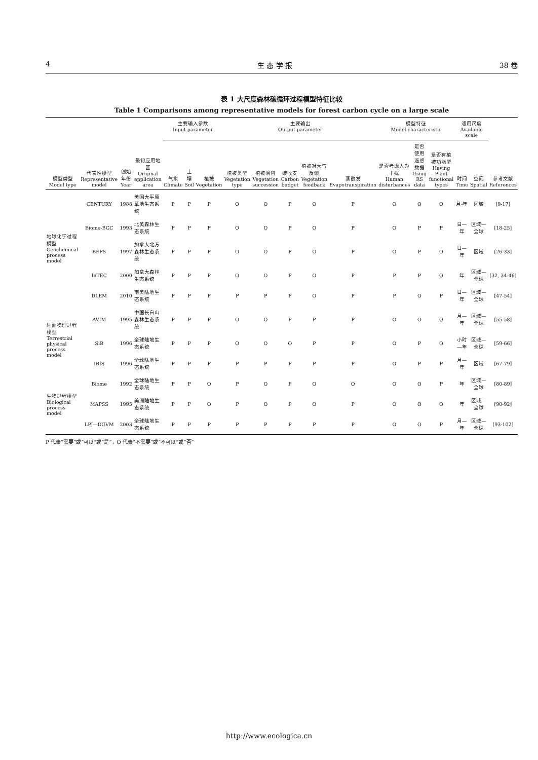4 生 态 学 报 38 卷
表 1 大尺度森林碳循环过程模型特征比较
Table 1 Comparisons among representative models for forest carbon cycle on a large scale
| 模型类型 Model type | 代表性模型 Representative model | 创始年份 Year | 最初应用地区 Original application area | 主要输入参数 Input parameter | | | 主要输出 Output parameter | | | | | 模型特征 Model characteristic | | | 适用尺度 Available scale | | 参考文献 References |
| --- | --- | --- | --- | --- | --- | --- | --- | --- | --- | --- | --- | --- | --- | --- | --- | --- | --- |
| | | | | 气象 Climate | 土壤 Soil | 植被 Vegetation | 植被类型 Vegetation type | 植被演替 Vegetation succession | 碳收支 Carbon budget | 植被对大气反馈 Vegetation feedback | 蒸散发 Evapotranspiration | 是否考虑人为干扰 Human disturbances | 是否使用遥感数据 Using RS data | 是否有植被功能型 Having Plant functional types | 时间 Time | 空间 Spatial | |
| 地球化学过程模型 Geochemical process model | CENTURY | 1988 | 美国大平原草地生态系统 | P | P | P | O | O | P | O | P | O | O | O | 月-年 | 区域 | [9-17] |
| | Biome-BGC | 1993 | 北美森林生态系统 | P | P | P | O | O | P | O | P | O | P | P | 日—年 | 区域—全球 | [18-25] |
| | BEPS | 1997 | 加拿大北方森林生态系统 | P | P | P | O | O | P | O | P | O | P | O | 日—年 | 区域 | [26-33] |
| | InTEC | 2000 | 加拿大森林生态系统 | P | P | P | O | O | P | O | P | P | P | O | 年 | 区域—全球 | [32, 34-46] |
| | DLEM | 2010 | 南美陆地生态系统 | P | P | P | P | P | P | O | P | P | O | P | 日—年 | 区域—全球 | [47-54] |
| 陆面物理过程模型 Terrestrial physical process model | AVIM | 1995 | 中国长白山森林生态系统 | P | P | P | O | O | P | P | P | O | O | O | 月—年 | 区域—全球 | [55-58] |
| | SiB | 1996 | 全球陆地生态系统 | P | P | P | O | O | O | P | P | O | P | O | 小时—年 | 区域—全球 | [59-66] |
| | IBIS | 1996 | 全球陆地生态系统 | P | P | P | P | P | P | P | P | O | P | P | 月—年 | 区域 | [67-79] |
| 生物过程模型 Biological process model | Biome | 1992 | 全球陆地生态系统 | P | P | O | P | O | P | O | O | O | O | P | 年 | 区域—全球 | [80-89] |
| | MAPSS | 1995 | 美洲陆地生态系统 | P | P | O | P | O | P | O | P | O | O | O | 年 | 区域—全球 | [90-92] |
| | LPJ—DGVM | 2003 | 全球陆地生态系统 | P | P | P | P | P | P | P | P | O | O | P | 月—年 | 区域—全球 | [93-102] |
P 代表“需要”或“可以”或“是”，O 代表“不需要”或“不可以”或“否”
http://www.ecologica.cn